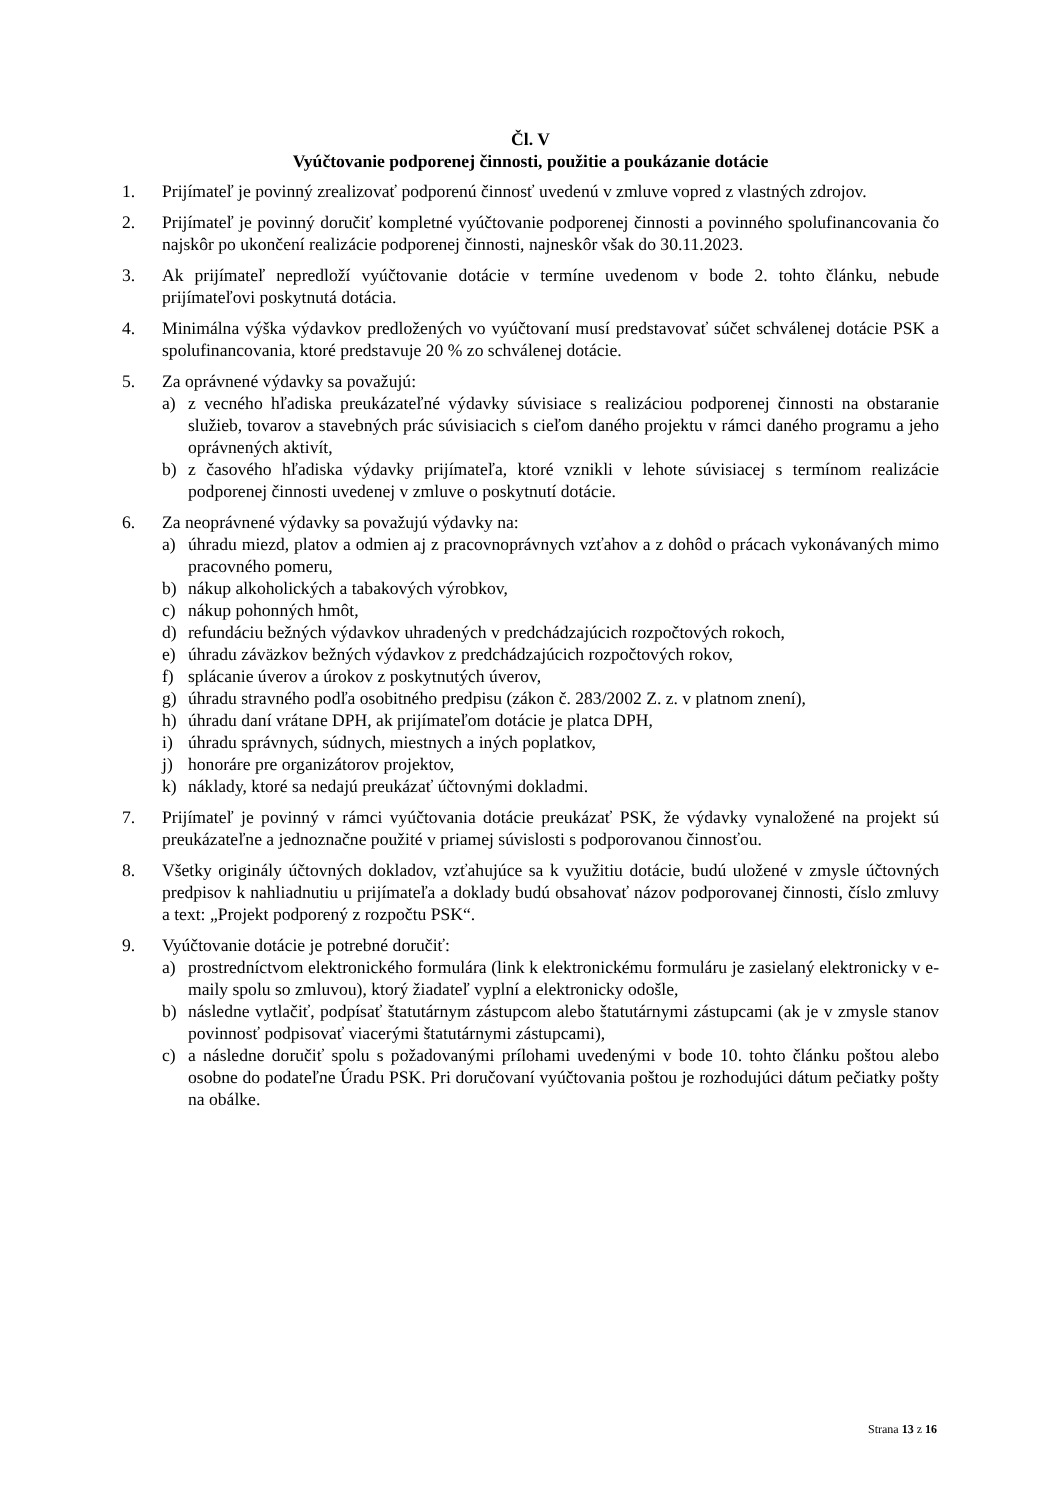Čl. V
Vyúčtovanie podporenej činnosti, použitie a poukázanie dotácie
1. Prijímateľ je povinný zrealizovať podporenú činnosť uvedenú v zmluve vopred z vlastných zdrojov.
2. Prijímateľ je povinný doručiť kompletné vyúčtovanie podporenej činnosti a povinného spolufinancovania čo najskôr po ukončení realizácie podporenej činnosti, najneskôr však do 30.11.2023.
3. Ak prijímateľ nepredloží vyúčtovanie dotácie v termíne uvedenom v bode 2. tohto článku, nebude prijímateľovi poskytnutá dotácia.
4. Minimálna výška výdavkov predložených vo vyúčtovaní musí predstavovať súčet schválenej dotácie PSK a spolufinancovania, ktoré predstavuje 20 % zo schválenej dotácie.
5. Za oprávnené výdavky sa považujú:
a) z vecného hľadiska preukázateľné výdavky súvisiace s realizáciou podporenej činnosti na obstaranie služieb, tovarov a stavebných prác súvisiacich s cieľom daného projektu v rámci daného programu a jeho oprávnených aktivít,
b) z časového hľadiska výdavky prijímateľa, ktoré vznikli v lehote súvisiacej s termínom realizácie podporenej činnosti uvedenej v zmluve o poskytnutí dotácie.
6. Za neoprávnené výdavky sa považujú výdavky na:
a) úhradu miezd, platov a odmien aj z pracovnoprávnych vzťahov a z dohôd o prácach vykonávaných mimo pracovného pomeru,
b) nákup alkoholických a tabakových výrobkov,
c) nákup pohonných hmôt,
d) refundáciu bežných výdavkov uhradených v predchádzajúcich rozpočtových rokoch,
e) úhradu záväzkov bežných výdavkov z predchádzajúcich rozpočtových rokov,
f) splácanie úverov a úrokov z poskytnutých úverov,
g) úhradu stravného podľa osobitného predpisu (zákon č. 283/2002 Z. z. v platnom znení),
h) úhradu daní vrátane DPH, ak prijímateľom dotácie je platca DPH,
i) úhradu správnych, súdnych, miestnych a iných poplatkov,
j) honoráre pre organizátorov projektov,
k) náklady, ktoré sa nedajú preukázať účtovnými dokladmi.
7. Prijímateľ je povinný v rámci vyúčtovania dotácie preukázať PSK, že výdavky vynaložené na projekt sú preukázateľne a jednoznačne použité v priamej súvislosti s podporovanou činnosťou.
8. Všetky originály účtovných dokladov, vzťahujúce sa k využitiu dotácie, budú uložené v zmysle účtovných predpisov k nahliadnutiu u prijímateľa a doklady budú obsahovať názov podporovanej činnosti, číslo zmluvy a text: „Projekt podporený z rozpočtu PSK“.
9. Vyúčtovanie dotácie je potrebné doručiť:
a) prostredníctvom elektronického formulára (link k elektronickému formuláru je zasielaný elektronicky v e-maily spolu so zmluvou), ktorý žiadateľ vyplní a elektronicky odošle,
b) následne vytlačiť, podpísať štatutárnym zástupcom alebo štatutárnymi zástupcami (ak je v zmysle stanov povinnosť podpisovať viacerými štatutárnymi zástupcami),
c) a následne doručiť spolu s požadovanými prílohami uvedenými v bode 10. tohto článku poštou alebo osobne do podateľne Úradu PSK. Pri doručovaní vyúčtovania poštou je rozhodujúci dátum pečiatky pošty na obálke.
Strana 13 z 16